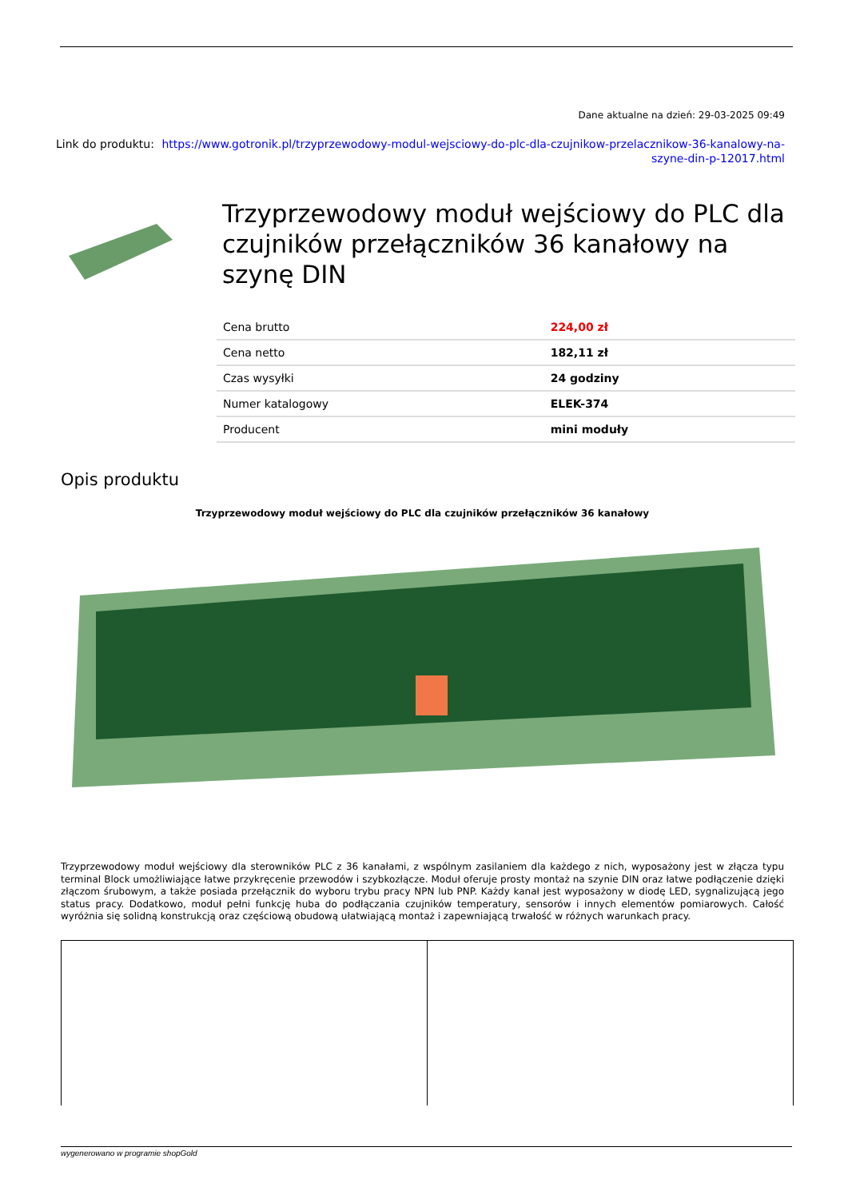Dane aktualne na dzień: 29-03-2025 09:49
Link do produktu: https://www.gotronik.pl/trzyprzewodowy-modul-wejsciowy-do-plc-dla-czujnikow-przelacznikow-36-kanalowy-na-szyne-din-p-12017.html
Trzyprzewodowy moduł wejściowy do PLC dla czujników przełączników 36 kanałowy na szynę DIN
| Cena brutto | 224,00 zł |
| Cena netto | 182,11 zł |
| Czas wysyłki | 24 godziny |
| Numer katalogowy | ELEK-374 |
| Producent | mini moduły |
Opis produktu
Trzyprzewodowy moduł wejściowy do PLC dla czujników przełączników 36 kanałowy
Trzyprzewodowy moduł wejściowy dla sterowników PLC z 36 kanałami, z wspólnym zasilaniem dla każdego z nich, wyposażony jest w złącza typu terminal Block umożliwiające łatwe przykręcenie przewodów i szybkozłącze. Moduł oferuje prosty montaż na szynie DIN oraz łatwe podłączenie dzięki złączom śrubowym, a także posiada przełącznik do wyboru trybu pracy NPN lub PNP. Każdy kanał jest wyposażony w diodę LED, sygnalizującą jego status pracy. Dodatkowo, moduł pełni funkcję huba do podłączania czujników temperatury, sensorów i innych elementów pomiarowych. Całość wyróżnia się solidną konstrukcją oraz częściową obudową ułatwiającą montaż i zapewniającą trwałość w różnych warunkach pracy.
wygenerowano w programie shopGold